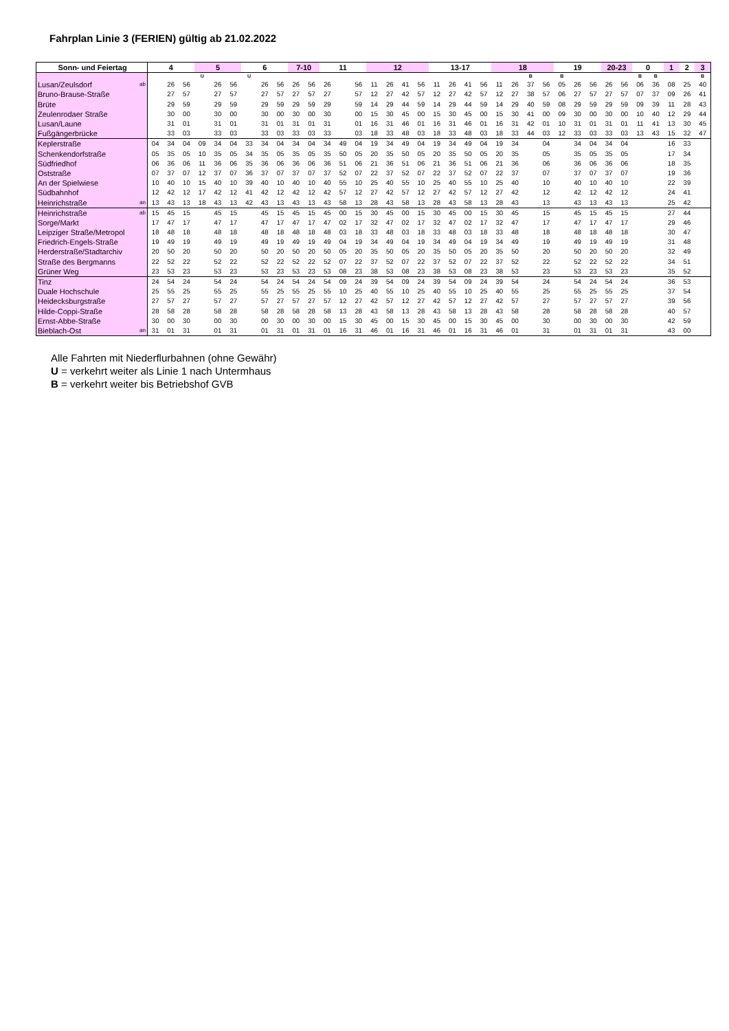Fahrplan Linie 3 (FERIEN) gültig ab 21.02.2022
| Sonn- und Feiertag | | 4 | | | 5 | | | 6 | | | 7-10 | | 11 | | | 12 | | | | 13-17 | | | | 18 | | | | 19 | | | 20-23 | | 0 | | 1 | 2 | 3 |
| --- | --- | --- | --- | --- | --- | --- | --- | --- | --- | --- | --- | --- | --- | --- | --- | --- | --- | --- | --- | --- | --- | --- | --- | --- | --- | --- | --- | --- | --- | --- | --- | --- | --- | --- | --- | --- | --- |
| | | | | | U | | | U | | | | | | | | | | | | | | | | | | B | | B | | | | | B | B | | | B |
| Lusan/Zeulsdorf | ab | | 26 | 56 | | 26 | 56 | | 26 | 56 | 26 | 56 | 26 | | 56 | 11 | 26 | 41 | 56 | 11 | 26 | 41 | 56 | 11 | 26 | 37 | 56 | 05 | 26 | 56 | 26 | 56 | 06 | 36 | 08 | 25 | 40 |
| Bruno-Brause-Straße | | | 27 | 57 | | 27 | 57 | | 27 | 57 | 27 | 57 | 27 | | 57 | 12 | 27 | 42 | 57 | 12 | 27 | 42 | 57 | 12 | 27 | 38 | 57 | 06 | 27 | 57 | 27 | 57 | 07 | 37 | 09 | 26 | 41 |
| Brüte | | | 29 | 59 | | 29 | 59 | | 29 | 59 | 29 | 59 | 29 | | 59 | 14 | 29 | 44 | 59 | 14 | 29 | 44 | 59 | 14 | 29 | 40 | 59 | 08 | 29 | 59 | 29 | 59 | 09 | 39 | 11 | 28 | 43 |
| Zeulenrodaer Straße | | | 30 | 00 | | 30 | 00 | | 30 | 00 | 30 | 00 | 30 | | 00 | 15 | 30 | 45 | 00 | 15 | 30 | 45 | 00 | 15 | 30 | 41 | 00 | 09 | 30 | 00 | 30 | 00 | 10 | 40 | 12 | 29 | 44 |
| Lusan/Laune | | | 31 | 01 | | 31 | 01 | | 31 | 01 | 31 | 01 | 31 | | 01 | 16 | 31 | 46 | 01 | 16 | 31 | 46 | 01 | 16 | 31 | 42 | 01 | 10 | 31 | 01 | 31 | 01 | 11 | 41 | 13 | 30 | 45 |
| Fußgängerbrücke | | | 33 | 03 | | 33 | 03 | | 33 | 03 | 33 | 03 | 33 | | 03 | 18 | 33 | 48 | 03 | 18 | 33 | 48 | 03 | 18 | 33 | 44 | 03 | 12 | 33 | 03 | 33 | 03 | 13 | 43 | 15 | 32 | 47 |
| Keplerstraße | | 04 | 34 | 04 | 09 | 34 | 04 | 33 | 34 | 04 | 34 | 04 | 34 | 49 | 04 | 19 | 34 | 49 | 04 | 19 | 34 | 49 | 04 | 19 | 34 | | 04 | | 34 | 04 | 34 | 04 | | | 16 | 33 | |
| Schenkendorfstraße | | 05 | 35 | 05 | 10 | 35 | 05 | 34 | 35 | 05 | 35 | 05 | 35 | 50 | 05 | 20 | 35 | 50 | 05 | 20 | 35 | 50 | 05 | 20 | 35 | | 05 | | 35 | 05 | 35 | 05 | | | 17 | 34 | |
| Südfriedhof | | 06 | 36 | 06 | 11 | 36 | 06 | 35 | 36 | 06 | 36 | 06 | 36 | 51 | 06 | 21 | 36 | 51 | 06 | 21 | 36 | 51 | 06 | 21 | 36 | | 06 | | 36 | 06 | 36 | 06 | | | 18 | 35 | |
| Oststraße | | 07 | 37 | 07 | 12 | 37 | 07 | 36 | 37 | 07 | 37 | 07 | 37 | 52 | 07 | 22 | 37 | 52 | 07 | 22 | 37 | 52 | 07 | 22 | 37 | | 07 | | 37 | 07 | 37 | 07 | | | 19 | 36 | |
| An der Spielwiese | | 10 | 40 | 10 | 15 | 40 | 10 | 39 | 40 | 10 | 40 | 10 | 40 | 55 | 10 | 25 | 40 | 55 | 10 | 25 | 40 | 55 | 10 | 25 | 40 | | 10 | | 40 | 10 | 40 | 10 | | | 22 | 39 | |
| Südbahnhof | | 12 | 42 | 12 | 17 | 42 | 12 | 41 | 42 | 12 | 42 | 12 | 42 | 57 | 12 | 27 | 42 | 57 | 12 | 27 | 42 | 57 | 12 | 27 | 42 | | 12 | | 42 | 12 | 42 | 12 | | | 24 | 41 | |
| Heinrichstraße | an | 13 | 43 | 13 | 18 | 43 | 13 | 42 | 43 | 13 | 43 | 13 | 43 | 58 | 13 | 28 | 43 | 58 | 13 | 28 | 43 | 58 | 13 | 28 | 43 | | 13 | | 43 | 13 | 43 | 13 | | | 25 | 42 | |
| Heinrichstraße | ab | 15 | 45 | 15 | | 45 | 15 | | 45 | 15 | 45 | 15 | 45 | 00 | 15 | 30 | 45 | 00 | 15 | 30 | 45 | 00 | 15 | 30 | 45 | | 15 | | 45 | 15 | 45 | 15 | | | 27 | 44 | |
| Sorge/Markt | | 17 | 47 | 17 | | 47 | 17 | | 47 | 17 | 47 | 17 | 47 | 02 | 17 | 32 | 47 | 02 | 17 | 32 | 47 | 02 | 17 | 32 | 47 | | 17 | | 47 | 17 | 47 | 17 | | | 29 | 46 | |
| Leipziger Straße/Metropol | | 18 | 48 | 18 | | 48 | 18 | | 48 | 18 | 48 | 18 | 48 | 03 | 18 | 33 | 48 | 03 | 18 | 33 | 48 | 03 | 18 | 33 | 48 | | 18 | | 48 | 18 | 48 | 18 | | | 30 | 47 | |
| Friedrich-Engels-Straße | | 19 | 49 | 19 | | 49 | 19 | | 49 | 19 | 49 | 19 | 49 | 04 | 19 | 34 | 49 | 04 | 19 | 34 | 49 | 04 | 19 | 34 | 49 | | 19 | | 49 | 19 | 49 | 19 | | | 31 | 48 | |
| Herderstraße/Stadtarchiv | | 20 | 50 | 20 | | 50 | 20 | | 50 | 20 | 50 | 20 | 50 | 05 | 20 | 35 | 50 | 05 | 20 | 35 | 50 | 05 | 20 | 35 | 50 | | 20 | | 50 | 20 | 50 | 20 | | | 32 | 49 | |
| Straße des Bergmanns | | 22 | 52 | 22 | | 52 | 22 | | 52 | 22 | 52 | 22 | 52 | 07 | 22 | 37 | 52 | 07 | 22 | 37 | 52 | 07 | 22 | 37 | 52 | | 22 | | 52 | 22 | 52 | 22 | | | 34 | 51 | |
| Grüner Weg | | 23 | 53 | 23 | | 53 | 23 | | 53 | 23 | 53 | 23 | 53 | 08 | 23 | 38 | 53 | 08 | 23 | 38 | 53 | 08 | 23 | 38 | 53 | | 23 | | 53 | 23 | 53 | 23 | | | 35 | 52 | |
| Tinz | | 24 | 54 | 24 | | 54 | 24 | | 54 | 24 | 54 | 24 | 54 | 09 | 24 | 39 | 54 | 09 | 24 | 39 | 54 | 09 | 24 | 39 | 54 | | 24 | | 54 | 24 | 54 | 24 | | | 36 | 53 | |
| Duale Hochschule | | 25 | 55 | 25 | | 55 | 25 | | 55 | 25 | 55 | 25 | 55 | 10 | 25 | 40 | 55 | 10 | 25 | 40 | 55 | 10 | 25 | 40 | 55 | | 25 | | 55 | 25 | 55 | 25 | | | 37 | 54 | |
| Heidecksburgstraße | | 27 | 57 | 27 | | 57 | 27 | | 57 | 27 | 57 | 27 | 57 | 12 | 27 | 42 | 57 | 12 | 27 | 42 | 57 | 12 | 27 | 42 | 57 | | 27 | | 57 | 27 | 57 | 27 | | | 39 | 56 | |
| Hilde-Coppi-Straße | | 28 | 58 | 28 | | 58 | 28 | | 58 | 28 | 58 | 28 | 58 | 13 | 28 | 43 | 58 | 13 | 28 | 43 | 58 | 13 | 28 | 43 | 58 | | 28 | | 58 | 28 | 58 | 28 | | | 40 | 57 | |
| Ernst-Abbe-Straße | | 30 | 00 | 30 | | 00 | 30 | | 00 | 30 | 00 | 30 | 00 | 15 | 30 | 45 | 00 | 15 | 30 | 45 | 00 | 15 | 30 | 45 | 00 | | 30 | | 00 | 30 | 00 | 30 | | | 42 | 59 | |
| Bieblach-Ost | an | 31 | 01 | 31 | | 01 | 31 | | 01 | 31 | 01 | 31 | 01 | 16 | 31 | 46 | 01 | 16 | 31 | 46 | 01 | 16 | 31 | 46 | 01 | | 31 | | 01 | 31 | 01 | 31 | | | 43 | 00 | |
Alle Fahrten mit Niederflurbahnen (ohne Gewähr)
U = verkehrt weiter als Linie 1 nach Untermhaus
B = verkehrt weiter bis Betriebshof GVB